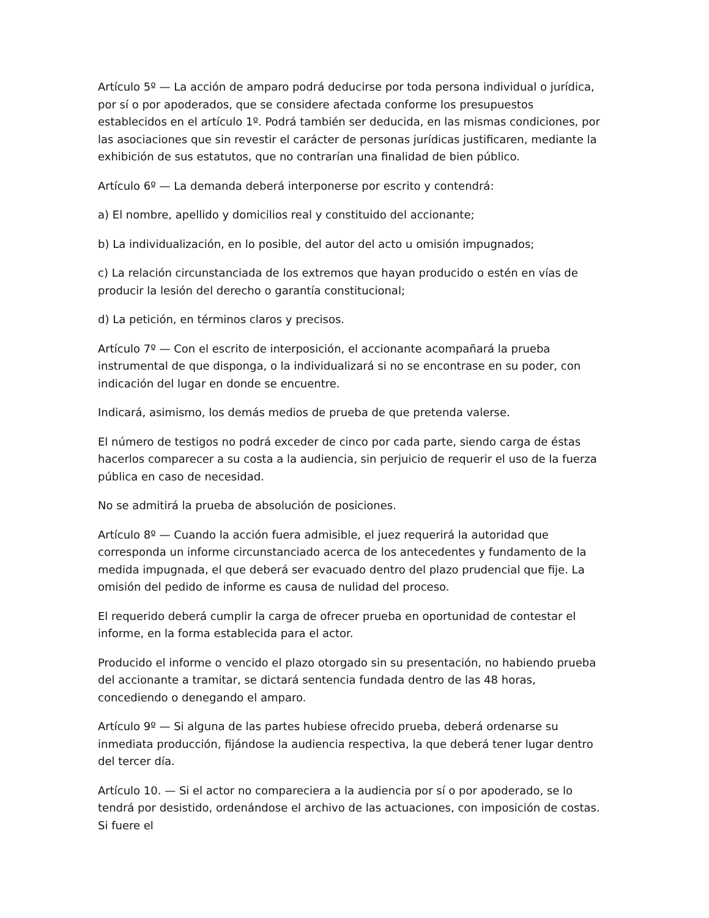Artículo 5º — La acción de amparo podrá deducirse por toda persona individual o jurídica, por sí o por apoderados, que se considere afectada conforme los presupuestos establecidos en el artículo 1º. Podrá también ser deducida, en las mismas condiciones, por las asociaciones que sin revestir el carácter de personas jurídicas justificaren, mediante la exhibición de sus estatutos, que no contrarían una finalidad de bien público.
Artículo 6º — La demanda deberá interponerse por escrito y contendrá:
a) El nombre, apellido y domicilios real y constituido del accionante;
b) La individualización, en lo posible, del autor del acto u omisión impugnados;
c) La relación circunstanciada de los extremos que hayan producido o estén en vías de producir la lesión del derecho o garantía constitucional;
d) La petición, en términos claros y precisos.
Artículo 7º — Con el escrito de interposición, el accionante acompañará la prueba instrumental de que disponga, o la individualizará si no se encontrase en su poder, con indicación del lugar en donde se encuentre.
Indicará, asimismo, los demás medios de prueba de que pretenda valerse.
El número de testigos no podrá exceder de cinco por cada parte, siendo carga de éstas hacerlos comparecer a su costa a la audiencia, sin perjuicio de requerir el uso de la fuerza pública en caso de necesidad.
No se admitirá la prueba de absolución de posiciones.
Artículo 8º — Cuando la acción fuera admisible, el juez requerirá la autoridad que corresponda un informe circunstanciado acerca de los antecedentes y fundamento de la medida impugnada, el que deberá ser evacuado dentro del plazo prudencial que fije. La omisión del pedido de informe es causa de nulidad del proceso.
El requerido deberá cumplir la carga de ofrecer prueba en oportunidad de contestar el informe, en la forma establecida para el actor.
Producido el informe o vencido el plazo otorgado sin su presentación, no habiendo prueba del accionante a tramitar, se dictará sentencia fundada dentro de las 48 horas, concediendo o denegando el amparo.
Artículo 9º — Si alguna de las partes hubiese ofrecido prueba, deberá ordenarse su inmediata producción, fijándose la audiencia respectiva, la que deberá tener lugar dentro del tercer día.
Artículo 10. — Si el actor no compareciera a la audiencia por sí o por apoderado, se lo tendrá por desistido, ordenándose el archivo de las actuaciones, con imposición de costas. Si fuere el